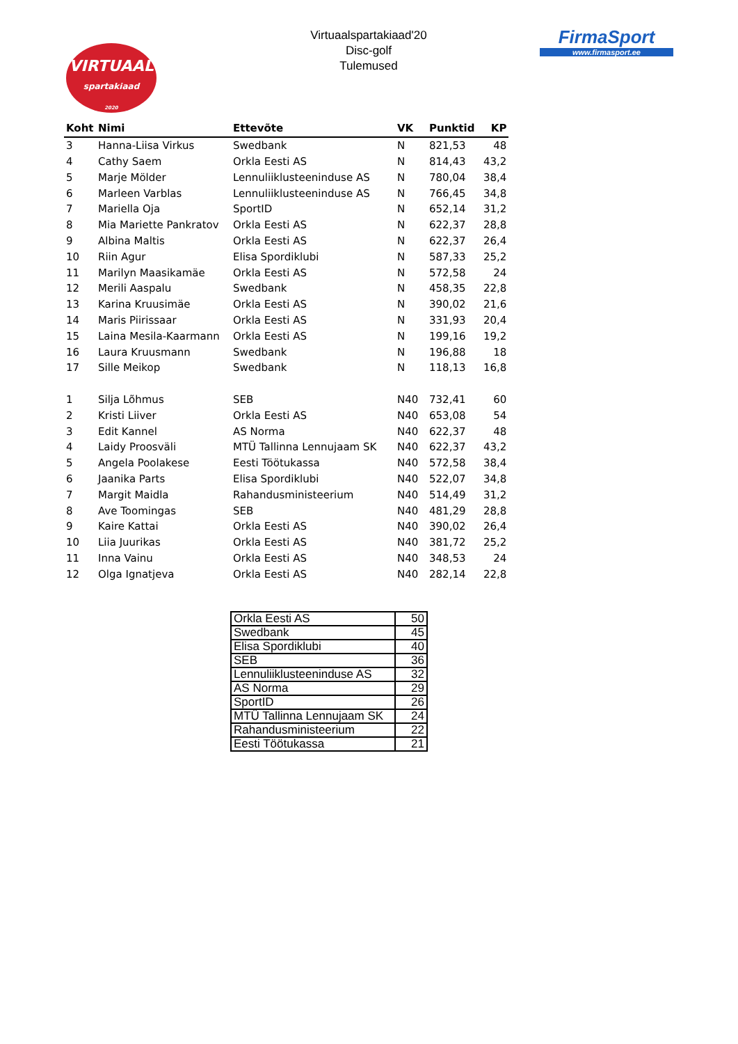VIRTUAAL
spartakiaad
2020
Virtuaalspartakiaad'20
Disc-golf
Tulemused
FirmaSport
www.firmasport.ee
| Koht | Nimi | Ettevõte | VK | Punktid | KP |
| --- | --- | --- | --- | --- | --- |
| 3 | Hanna-Liisa Virkus | Swedbank | N | 821,53 | 48 |
| 4 | Cathy Saem | Orkla Eesti AS | N | 814,43 | 43,2 |
| 5 | Marje Mölder | Lennuliiklusteeninduse AS | N | 780,04 | 38,4 |
| 6 | Marleen Varblas | Lennuliiklusteeninduse AS | N | 766,45 | 34,8 |
| 7 | Mariella Oja | SportID | N | 652,14 | 31,2 |
| 8 | Mia Mariette Pankratov | Orkla Eesti AS | N | 622,37 | 28,8 |
| 9 | Albina Maltis | Orkla Eesti AS | N | 622,37 | 26,4 |
| 10 | Riin Agur | Elisa Spordiklubi | N | 587,33 | 25,2 |
| 11 | Marilyn Maasikamäe | Orkla Eesti AS | N | 572,58 | 24 |
| 12 | Merili Aaspalu | Swedbank | N | 458,35 | 22,8 |
| 13 | Karina Kruusimäe | Orkla Eesti AS | N | 390,02 | 21,6 |
| 14 | Maris Piirissaar | Orkla Eesti AS | N | 331,93 | 20,4 |
| 15 | Laina Mesila-Kaarmann | Orkla Eesti AS | N | 199,16 | 19,2 |
| 16 | Laura Kruusmann | Swedbank | N | 196,88 | 18 |
| 17 | Sille Meikop | Swedbank | N | 118,13 | 16,8 |
| 1 | Silja Lõhmus | SEB | N40 | 732,41 | 60 |
| 2 | Kristi Liiver | Orkla Eesti AS | N40 | 653,08 | 54 |
| 3 | Edit Kannel | AS Norma | N40 | 622,37 | 48 |
| 4 | Laidy Proosväli | MTÜ Tallinna Lennujaam SK | N40 | 622,37 | 43,2 |
| 5 | Angela Poolakese | Eesti Töötukassa | N40 | 572,58 | 38,4 |
| 6 | Jaanika Parts | Elisa Spordiklubi | N40 | 522,07 | 34,8 |
| 7 | Margit Maidla | Rahandusministeerium | N40 | 514,49 | 31,2 |
| 8 | Ave Toomingas | SEB | N40 | 481,29 | 28,8 |
| 9 | Kaire Kattai | Orkla Eesti AS | N40 | 390,02 | 26,4 |
| 10 | Liia Juurikas | Orkla Eesti AS | N40 | 381,72 | 25,2 |
| 11 | Inna Vainu | Orkla Eesti AS | N40 | 348,53 | 24 |
| 12 | Olga Ignatjeva | Orkla Eesti AS | N40 | 282,14 | 22,8 |
| Orkla Eesti AS | 50 |
| Swedbank | 45 |
| Elisa Spordiklubi | 40 |
| SEB | 36 |
| Lennuliiklusteeninduse AS | 32 |
| AS Norma | 29 |
| SportID | 26 |
| MTÜ Tallinna Lennujaam SK | 24 |
| Rahandusministeerium | 22 |
| Eesti Töötukassa | 21 |